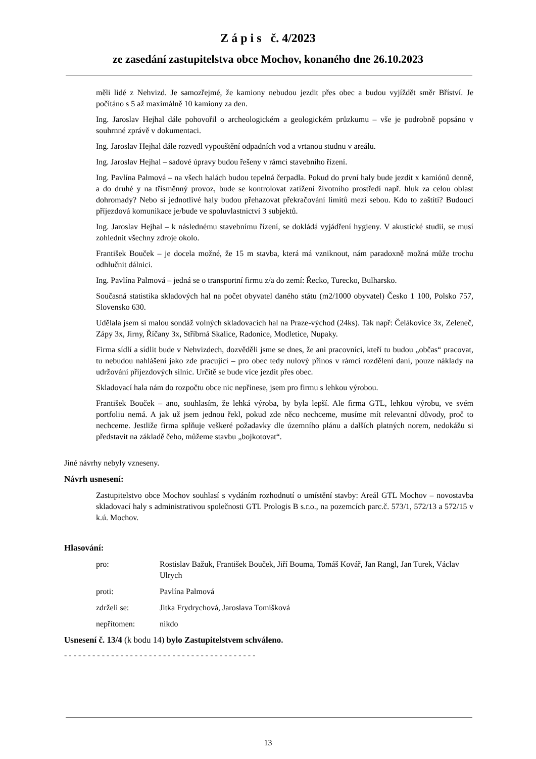Z á p i s č. 4/2023
ze zasedání zastupitelstva obce Mochov, konaného dne 26.10.2023
měli lidé z Nehvizd. Je samozřejmé, že kamiony nebudou jezdit přes obec a budou vyjíždět směr Bříství. Je počítáno s 5 až maximálně 10 kamiony za den.
Ing. Jaroslav Hejhal dále pohovořil o archeologickém a geologickém průzkumu – vše je podrobně popsáno v souhrnné zprávě v dokumentaci.
Ing. Jaroslav Hejhal dále rozvedl vypouštění odpadních vod a vrtanou studnu v areálu.
Ing. Jaroslav Hejhal – sadové úpravy budou řešeny v rámci stavebního řízení.
Ing. Pavlína Palmová – na všech halách budou tepelná čerpadla. Pokud do první haly bude jezdit x kamiónů denně, a do druhé y na třísměnný provoz, bude se kontrolovat zatížení životního prostředí např. hluk za celou oblast dohromady? Nebo si jednotlivé haly budou přehazovat překračování limitů mezi sebou. Kdo to zaštítí? Budoucí příjezdová komunikace je/bude ve spoluvlastnictví 3 subjektů.
Ing. Jaroslav Hejhal – k následnému stavebnímu řízení, se dokládá vyjádření hygieny. V akustické studii, se musí zohlednit všechny zdroje okolo.
František Bouček – je docela možné, že 15 m stavba, která má vzniknout, nám paradoxně možná může trochu odhlučnit dálnici.
Ing. Pavlína Palmová – jedná se o transportní firmu z/a do zemí: Řecko, Turecko, Bulharsko.
Současná statistika skladových hal na počet obyvatel daného státu (m2/1000 obyvatel) Česko 1 100, Polsko 757, Slovensko 630.
Udělala jsem si malou sondáž volných skladovacích hal na Praze-východ (24ks). Tak např: Čelákovice 3x, Zeleneč, Zápy 3x, Jirny, Říčany 3x, Stříbrná Skalice, Radonice, Modletice, Nupaky.
Firma sídlí a sídlit bude v Nehvizdech, dozvěděli jsme se dnes, že ani pracovníci, kteří tu budou „občas“ pracovat, tu nebudou nahlášení jako zde pracující – pro obec tedy nulový přínos v rámci rozdělení daní, pouze náklady na udržování příjezdových silnic. Určitě se bude více jezdit přes obec.
Skladovací hala nám do rozpočtu obce nic nepřinese, jsem pro firmu s lehkou výrobou.
František Bouček – ano, souhlasím, že lehká výroba, by byla lepší. Ale firma GTL, lehkou výrobu, ve svém portfoliu nemá. A jak už jsem jednou řekl, pokud zde něco nechceme, musíme mít relevantní důvody, proč to nechceme. Jestliže firma splňuje veškeré požadavky dle územního plánu a dalších platných norem, nedokážu si představit na základě čeho, můžeme stavbu „bojkotovat“.
Jiné návrhy nebyly vzneseny.
Návrh usnesení:
Zastupitelstvo obce Mochov souhlasí s vydáním rozhodnutí o umístění stavby: Areál GTL Mochov – novostavba skladovací haly s administrativou společnosti GTL Prologis B s.r.o., na pozemcích parc.č. 573/1, 572/13 a 572/15 v k.ú. Mochov.
Hlasování:
| pro: | Rostislav Bažuk, František Bouček, Jiří Bouma, Tomáš Kovář, Jan Rangl, Jan Turek, Václav Ulrych |
| proti: | Pavlína Palmová |
| zdrželi se: | Jitka Frydrychová, Jaroslava Tomišková |
| nepřítomen: | nikdo |
Usnesení č. 13/4 (k bodu 14) bylo Zastupitelstvem schváleno.
- - - - - - - - - - - - - - - - - - - - - - - - - - - - - - - - - - - - - - - - -
13